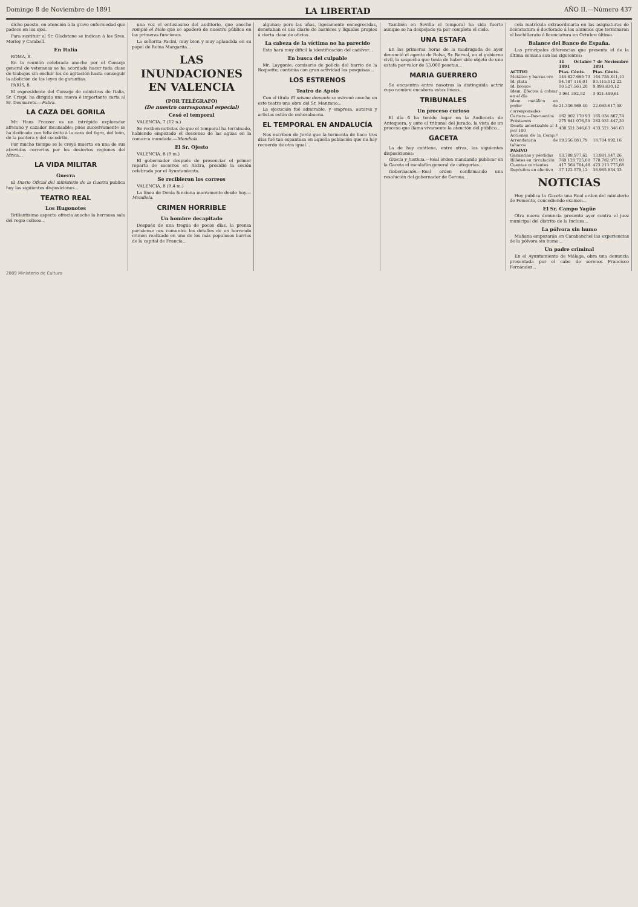Domingo 8 de Noviembre de 1891 LA LIBERTAD AÑO II.—Número 437
dicho puesto, en atención á la grave enfermedad que padece en los ojos.
Para sustituir al Sr. Gladstone se indican á los Sres. Morley y Cambell.
En Italia
ROMA, 8.
En la reunión celebrada anoche por el Consejo general de veteranos se ha acordado hacer toda clase de trabajos sin excluir los de agitación hasta conseguir la abolición de las leyes de garantías.
PARÍS, 8.
El expresidente del Consejo de ministros de Italia, Sr. Crispi, ha dirigido una nueva é importante carta al Sr. Desmarets.—Fabra.
LA CAZA DEL GORILA
Mr. Hans Frazzer es un intrépido explorador africano y cazador incansable; pues sucesivamente se ha dedicado con feliz éxito á la caza del tigre, del león, de la pantera y del cocodrilo.
Por mucho tiempo se le creyó muerto en una de sus atrevidas correrías por los desiertos regiones del Africa...
LA VIDA MILITAR
Guerra
El Diario Oficial del ministerio de la Guerra publica hoy las siguientes disposiciones...
TEATRO REAL
Los Hugonotes
Brillantísimo aspecto ofrecía anoche la hermosa sala del regio coliseo...
una vez el entusiasmo del auditorio, que anoche rompió el hielo que se apoderó de nuestro público en las primeras funciones.
La señorita Pacini, muy bien y muy aplaudida en su papel de Reina Margarita...
LAS INUNDACIONES EN VALENCIA
(POR TELÉGRAFO)
(De nuestro corresponsal especial)
Cesó el temporal
VALENCIA, 7 (12 n.)
Se reciben noticias de que el temporal ha terminado, habiendo empezado el descenso de las aguas en la comarca inundada.—Mendiola.
El Sr. Ojesto
VALENCIA, 8 (9 m.)
El gobernador después de presenciar el primer reparto de socorros en Alcira, presidió la sesión celebrada por el Ayuntamiento.
Se recibieron los correos
VALENCIA, 8 (9,4 m.)
La línea de Denia funciona nuevamente desde hoy.—Mendiola.
CRIMEN HORRIBLE
Un hombre decapitado
Después de una tregua de pocos días, la prensa parisiense nos comunica los detalles de un horrendo crimen realizado en uno de los más populosos barrios de la capital de Francia...
algunas; pero las uñas, ligeramente ennegrecidas, denotaban el uso diario de barnices y líquidos propios á cierta clase de oficios.
La cabeza de la víctima no ha parecido
Esto hará muy difícil la identificación del cadáver...
En busca del culpable
Mr. Laygonie, comisario de policía del barrio de la Roquette, continúa con gran actividad las pesquisas...
LOS ESTRENOS
Teatro de Apolo
Con el título El mismo demonio se estrenó anoche en este teatro una obra del Sr. Manzano...
La ejecución fué admirable, y empresa, autores y artistas están de enhorabuena.
EL TEMPORAL EN ANDALUCÍA
Nos escriben de Jeréz que la tormenta de hace tres días fué tan espantosa en aquella población que no hay recuerdo de otra igual...
También en Sevilla el temporal ha sido fuerte aunque se ha despejado ya por completo el cielo.
UNA ESTAFA
En las primeras horas de la madrugada de ayer denunció el agente de Bolsa, Sr. Bernal, en el gobierno civil, la sospecha que tenía de haber sido objeto de una estafa por valor de 53.000 pesetas...
MARIA GUERRERO
Se encuentra entre nosotros la distinguida actriz cuyo nombre encabeza estas líneas...
TRIBUNALES
Un proceso curioso
El día 6 ha tenido lugar en la Audiencia de Antequera, y ante el tribunal del Jurado, la vista de un proceso que llama vivamente la atención del público...
GACETA
La de hoy contiene, entre otras, las siguientes disposiciones:
Gracia y Justicia.—Real orden mandando publicar en la Gaceta el escalafón general de categorías...
Gobernación.—Real orden confirmando una resolución del gobernador de Gerona...
cela matrícula extraordinaria en las asignaturas de licenciatura ó doctorado á los alumnos que terminaron el bachillerato ó licenciatura en Octubre último.
Balance del Banco de España.
Las principales diferencias que presenta el de la última semana son las siguientes:
| | 31 Octubre 1891 | 7 de Noviembre 1891 |
| --- | --- | --- |
| ACTIVO | Ptas. Cénts. | Ptas. Cénts. |
| Metálico y barras oro | 144.827.695 73 | 144.755.811,10 |
| Id. plata | 94.787 116,01 | 93.115.012 22 |
| Id. bronce | 10 527.561,20 | 9.099.830,12 |
| Idem. Efectos á cobrar en el día | 3.961 382,52 | 3 921.499,61 |
| Idem metálico en poder de corresponsales | 21.336.568 40 | 22.065.617,08 |
| Cartera.—Descuentos | 162 902.170 93 | 165.034 867,74 |
| Préstamos | 275 841 076,59 | 283.931.447,30 |
| Deuda amortizable al 4 por 100 | 438.521.346,63 | 433.521.346 63 |
| Acciones de la Comp.ª Arrendataria de tabacos | 19.256.081,79 | 18.704 892,16 |
| PASIVO | | |
| Ganancias y pérdidas | 13.788.977,62 | 13.881.147,26 |
| Billetes en circulación | 769.128.725,00 | 778.782.975 00 |
| Cuentas corrientes | 417.564.704,48 | 423.213.775,68 |
| Depósitos en efectivo | 37 122.579,12 | 36.965 834,33 |
NOTICIAS
Hoy publica la Gaceta una Real orden del ministerio de Fomento, concediendo examen...
El Sr. Campo Yagüe
Otra nueva denuncia presentó ayer contra el juez municipal del distrito de la Inclusa...
La pólvora sin humo
Mañana empezarán en Carabanchel las experiencias de la pólvora sin humo...
Un padre criminal
En el Ayuntamiento de Málaga, obra una denuncia presentada por el cabo de serenos Francisco Fernández...
2009 Ministerio de Cultura